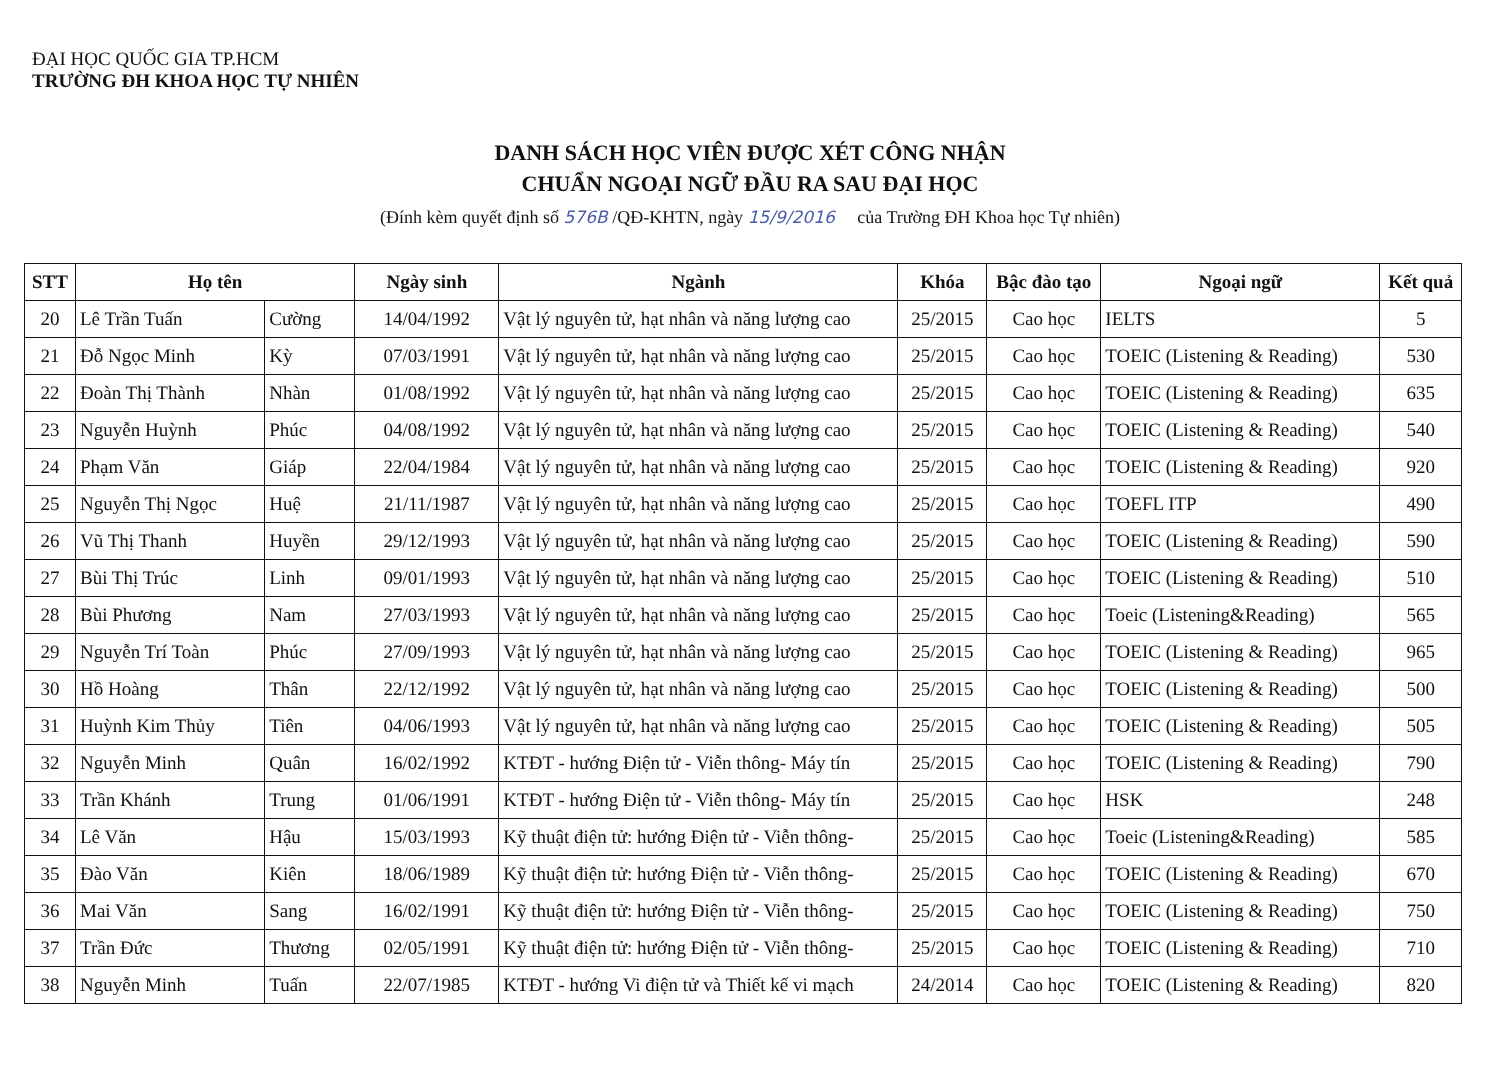ĐẠI HỌC QUỐC GIA TP.HCM
TRƯỜNG ĐH KHOA HỌC TỰ NHIÊN
DANH SÁCH HỌC VIÊN ĐƯỢC XÉT CÔNG NHẬN
CHUẨN NGOẠI NGỮ ĐẦU RA SAU ĐẠI HỌC
(Đính kèm quyết định số 576B /QĐ-KHTN, ngày 15/9/2016 của Trường ĐH Khoa học Tự nhiên)
| STT | Họ tên | | Ngày sinh | Ngành | Khóa | Bậc đào tạo | Ngoại ngữ | Kết quả |
| --- | --- | --- | --- | --- | --- | --- | --- | --- |
| 20 | Lê Trần Tuấn | Cường | 14/04/1992 | Vật lý nguyên tử, hạt nhân và năng lượng cao | 25/2015 | Cao học | IELTS | 5 |
| 21 | Đỗ Ngọc Minh | Kỳ | 07/03/1991 | Vật lý nguyên tử, hạt nhân và năng lượng cao | 25/2015 | Cao học | TOEIC (Listening & Reading) | 530 |
| 22 | Đoàn Thị Thành | Nhàn | 01/08/1992 | Vật lý nguyên tử, hạt nhân và năng lượng cao | 25/2015 | Cao học | TOEIC (Listening & Reading) | 635 |
| 23 | Nguyễn Huỳnh | Phúc | 04/08/1992 | Vật lý nguyên tử, hạt nhân và năng lượng cao | 25/2015 | Cao học | TOEIC (Listening & Reading) | 540 |
| 24 | Phạm Văn | Giáp | 22/04/1984 | Vật lý nguyên tử, hạt nhân và năng lượng cao | 25/2015 | Cao học | TOEIC (Listening & Reading) | 920 |
| 25 | Nguyễn Thị Ngọc | Huệ | 21/11/1987 | Vật lý nguyên tử, hạt nhân và năng lượng cao | 25/2015 | Cao học | TOEFL ITP | 490 |
| 26 | Vũ Thị Thanh | Huyền | 29/12/1993 | Vật lý nguyên tử, hạt nhân và năng lượng cao | 25/2015 | Cao học | TOEIC (Listening & Reading) | 590 |
| 27 | Bùi Thị Trúc | Linh | 09/01/1993 | Vật lý nguyên tử, hạt nhân và năng lượng cao | 25/2015 | Cao học | TOEIC (Listening & Reading) | 510 |
| 28 | Bùi Phương | Nam | 27/03/1993 | Vật lý nguyên tử, hạt nhân và năng lượng cao | 25/2015 | Cao học | Toeic (Listening&Reading) | 565 |
| 29 | Nguyễn Trí Toàn | Phúc | 27/09/1993 | Vật lý nguyên tử, hạt nhân và năng lượng cao | 25/2015 | Cao học | TOEIC (Listening & Reading) | 965 |
| 30 | Hồ Hoàng | Thân | 22/12/1992 | Vật lý nguyên tử, hạt nhân và năng lượng cao | 25/2015 | Cao học | TOEIC (Listening & Reading) | 500 |
| 31 | Huỳnh Kim Thủy | Tiên | 04/06/1993 | Vật lý nguyên tử, hạt nhân và năng lượng cao | 25/2015 | Cao học | TOEIC (Listening & Reading) | 505 |
| 32 | Nguyễn Minh | Quân | 16/02/1992 | KTĐT - hướng Điện tử - Viễn thông- Máy tín | 25/2015 | Cao học | TOEIC (Listening & Reading) | 790 |
| 33 | Trần Khánh | Trung | 01/06/1991 | KTĐT - hướng Điện tử - Viễn thông- Máy tín | 25/2015 | Cao học | HSK | 248 |
| 34 | Lê Văn | Hậu | 15/03/1993 | Kỹ thuật điện tử: hướng Điện tử - Viễn thông- | 25/2015 | Cao học | Toeic (Listening&Reading) | 585 |
| 35 | Đào Văn | Kiên | 18/06/1989 | Kỹ thuật điện tử: hướng Điện tử - Viễn thông- | 25/2015 | Cao học | TOEIC (Listening & Reading) | 670 |
| 36 | Mai Văn | Sang | 16/02/1991 | Kỹ thuật điện tử: hướng Điện tử - Viễn thông- | 25/2015 | Cao học | TOEIC (Listening & Reading) | 750 |
| 37 | Trần Đức | Thương | 02/05/1991 | Kỹ thuật điện tử: hướng Điện tử - Viễn thông- | 25/2015 | Cao học | TOEIC (Listening & Reading) | 710 |
| 38 | Nguyễn Minh | Tuấn | 22/07/1985 | KTĐT - hướng Vi điện tử và Thiết kế vi mạch | 24/2014 | Cao học | TOEIC (Listening & Reading) | 820 |